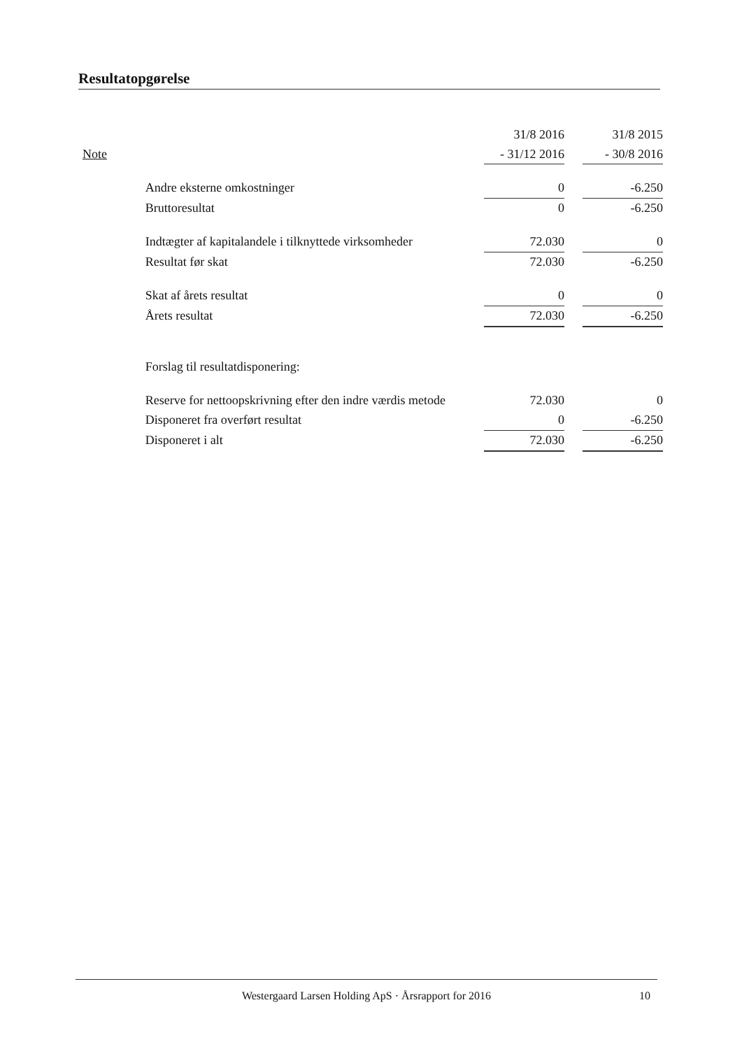Resultatopgørelse
| | | 31/8 2016 | | 31/8 2015 |
| --- | --- | --- | --- | --- |
| Note | | - 31/12 2016 | | - 30/8 2016 |
| | Andre eksterne omkostninger | 0 | | -6.250 |
| | Bruttoresultat | 0 | | -6.250 |
| | Indtægter af kapitalandele i tilknyttede virksomheder | 72.030 | | 0 |
| | Resultat før skat | 72.030 | | -6.250 |
| | Skat af årets resultat | 0 | | 0 |
| | Årets resultat | 72.030 | | -6.250 |
| | Forslag til resultatdisponering: | | | |
| | Reserve for nettoopskrivning efter den indre værdis metode | 72.030 | | 0 |
| | Disponeret fra overført resultat | 0 | | -6.250 |
| | Disponeret i alt | 72.030 | | -6.250 |
Westergaard Larsen Holding ApS · Årsrapport for 2016
10